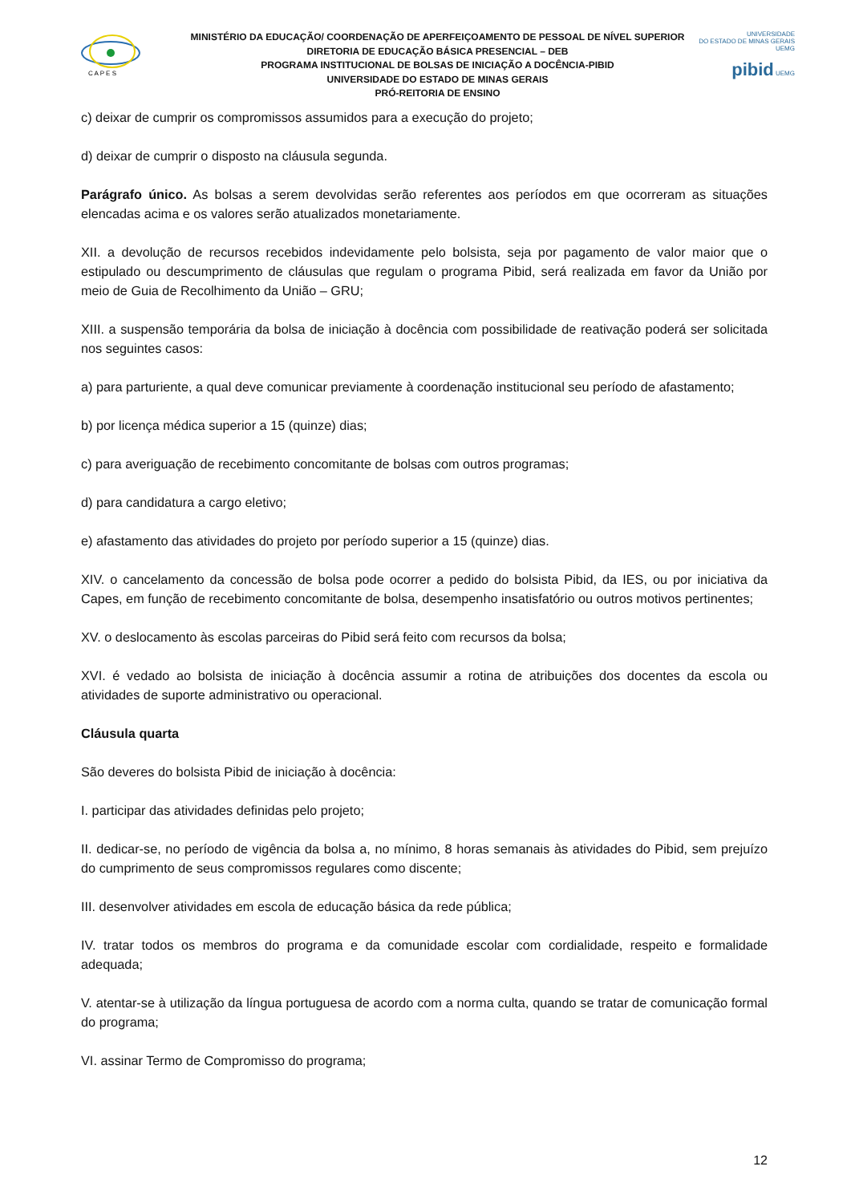C A P E S
MINISTÉRIO DA EDUCAÇÃO/ COORDENAÇÃO DE APERFEIÇOAMENTO DE PESSOAL DE NÍVEL SUPERIOR
DIRETORIA DE EDUCAÇÃO BÁSICA PRESENCIAL – DEB
PROGRAMA INSTITUCIONAL DE BOLSAS DE INICIAÇÃO A DOCÊNCIA-PIBID
UNIVERSIDADE DO ESTADO DE MINAS GERAIS
PRÓ-REITORIA DE ENSINO
UNIVERSIDADE
DO ESTADO DE MINAS GERAIS UEMG
pibid UEMG
c) deixar de cumprir os compromissos assumidos para a execução do projeto;
d) deixar de cumprir o disposto na cláusula segunda.
Parágrafo único. As bolsas a serem devolvidas serão referentes aos períodos em que ocorreram as situações elencadas acima e os valores serão atualizados monetariamente.
XII. a devolução de recursos recebidos indevidamente pelo bolsista, seja por pagamento de valor maior que o estipulado ou descumprimento de cláusulas que regulam o programa Pibid, será realizada em favor da União por meio de Guia de Recolhimento da União – GRU;
XIII. a suspensão temporária da bolsa de iniciação à docência com possibilidade de reativação poderá ser solicitada nos seguintes casos:
a) para parturiente, a qual deve comunicar previamente à coordenação institucional seu período de afastamento;
b) por licença médica superior a 15 (quinze) dias;
c) para averiguação de recebimento concomitante de bolsas com outros programas;
d) para candidatura a cargo eletivo;
e) afastamento das atividades do projeto por período superior a 15 (quinze) dias.
XIV. o cancelamento da concessão de bolsa pode ocorrer a pedido do bolsista Pibid, da IES, ou por iniciativa da Capes, em função de recebimento concomitante de bolsa, desempenho insatisfatório ou outros motivos pertinentes;
XV. o deslocamento às escolas parceiras do Pibid será feito com recursos da bolsa;
XVI. é vedado ao bolsista de iniciação à docência assumir a rotina de atribuições dos docentes da escola ou atividades de suporte administrativo ou operacional.
Cláusula quarta
São deveres do bolsista Pibid de iniciação à docência:
I. participar das atividades definidas pelo projeto;
II. dedicar-se, no período de vigência da bolsa a, no mínimo, 8 horas semanais às atividades do Pibid, sem prejuízo do cumprimento de seus compromissos regulares como discente;
III. desenvolver atividades em escola de educação básica da rede pública;
IV. tratar todos os membros do programa e da comunidade escolar com cordialidade, respeito e formalidade adequada;
V. atentar-se à utilização da língua portuguesa de acordo com a norma culta, quando se tratar de comunicação formal do programa;
VI. assinar Termo de Compromisso do programa;
12